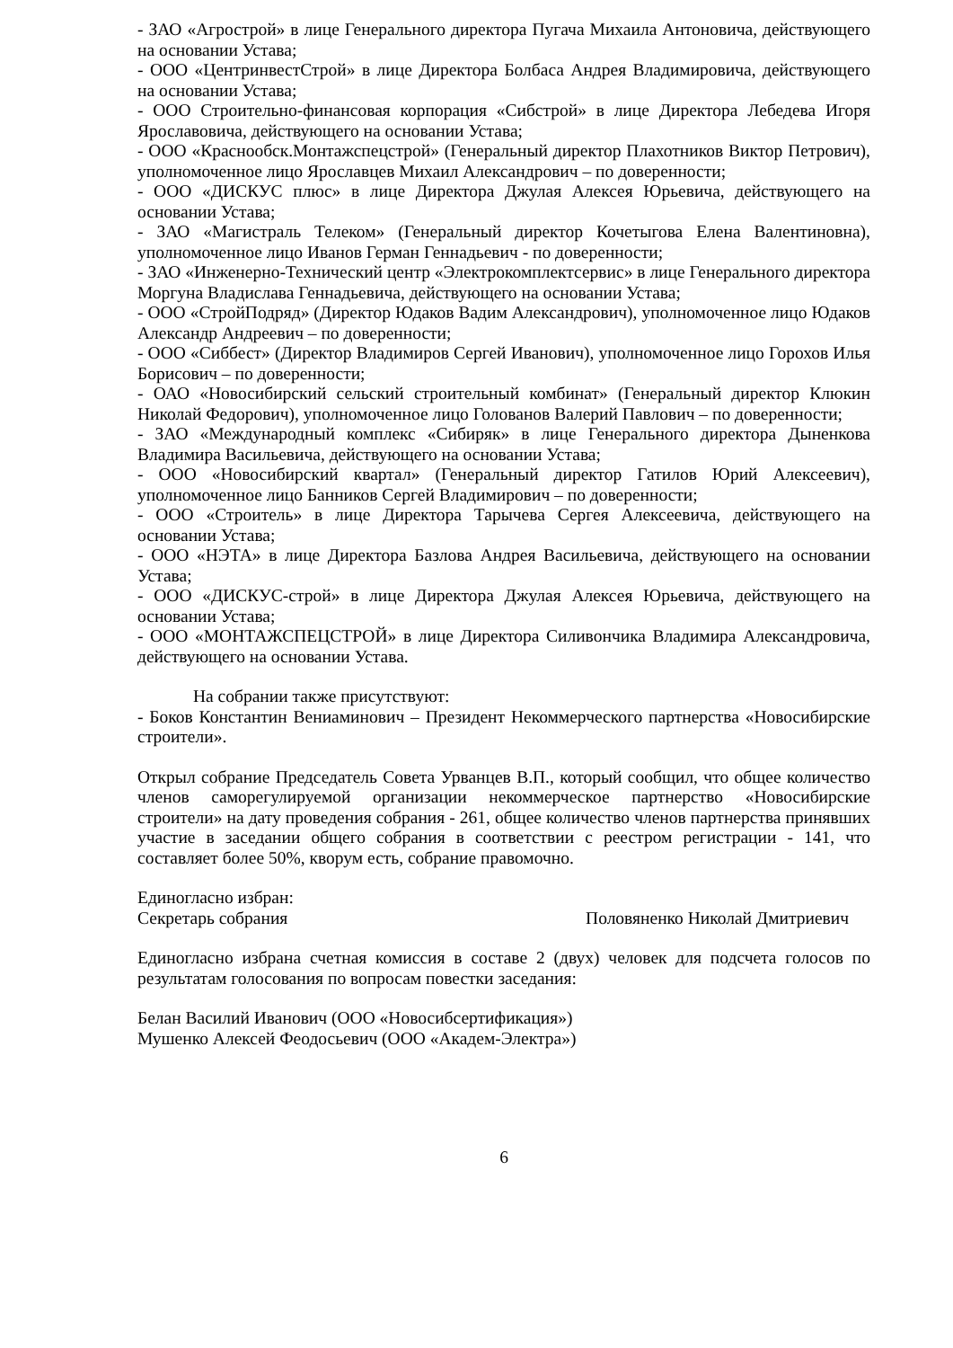- ЗАО «Агрострой» в лице Генерального директора Пугача Михаила Антоновича, действующего на основании Устава;
- ООО «ЦентринвестСтрой» в лице Директора Болбаса Андрея Владимировича, действующего на основании Устава;
- ООО Строительно-финансовая корпорация «Сибстрой» в лице Директора Лебедева Игоря Ярославовича, действующего на основании Устава;
- ООО «Краснообск.Монтажспецстрой» (Генеральный директор Плахотников Виктор Петрович), уполномоченное лицо Ярославцев Михаил Александрович – по доверенности;
- ООО «ДИСКУС плюс» в лице Директора Джулая Алексея Юрьевича, действующего на основании Устава;
- ЗАО «Магистраль Телеком» (Генеральный директор Кочетыгова Елена Валентиновна), уполномоченное лицо Иванов Герман Геннадьевич - по доверенности;
- ЗАО «Инженерно-Технический центр «Электрокомплектсервис» в лице Генерального директора Моргуна Владислава Геннадьевича, действующего на основании Устава;
- ООО «СтройПодряд» (Директор Юдаков Вадим Александрович), уполномоченное лицо Юдаков Александр Андреевич – по доверенности;
- ООО «Сиббест» (Директор Владимиров Сергей Иванович), уполномоченное лицо Горохов Илья Борисович – по доверенности;
- ОАО «Новосибирский сельский строительный комбинат» (Генеральный директор Клюкин Николай Федорович), уполномоченное лицо Голованов Валерий Павлович – по доверенности;
- ЗАО «Международный комплекс «Сибиряк» в лице Генерального директора Дыненкова Владимира Васильевича, действующего на основании Устава;
- ООО «Новосибирский квартал» (Генеральный директор Гатилов Юрий Алексеевич), уполномоченное лицо Банников Сергей Владимирович – по доверенности;
- ООО «Строитель» в лице Директора Тарычева Сергея Алексеевича, действующего на основании Устава;
- ООО «НЭТА» в лице Директора Базлова Андрея Васильевича, действующего на основании Устава;
- ООО «ДИСКУС-строй» в лице Директора Джулая Алексея Юрьевича, действующего на основании Устава;
- ООО «МОНТАЖСПЕЦСТРОЙ» в лице Директора Силивончика Владимира Александровича, действующего на основании Устава.
На собрании также присутствуют:
- Боков Константин Вениаминович – Президент Некоммерческого партнерства «Новосибирские строители».
Открыл собрание Председатель Совета Урванцев В.П., который сообщил, что общее количество членов саморегулируемой организации некоммерческое партнерство «Новосибирские строители» на дату проведения собрания - 261, общее количество членов партнерства принявших участие в заседании общего собрания в соответствии с реестром регистрации - 141, что составляет более 50%, кворум есть, собрание правомочно.
Единогласно избран:
Секретарь собрания Половяненко Николай Дмитриевич
Единогласно избрана счетная комиссия в составе 2 (двух) человек для подсчета голосов по результатам голосования по вопросам повестки заседания:
Белан Василий Иванович (ООО «Новосибсертификация»)
Мушенко Алексей Феодосьевич (ООО «Академ-Электра»)
6